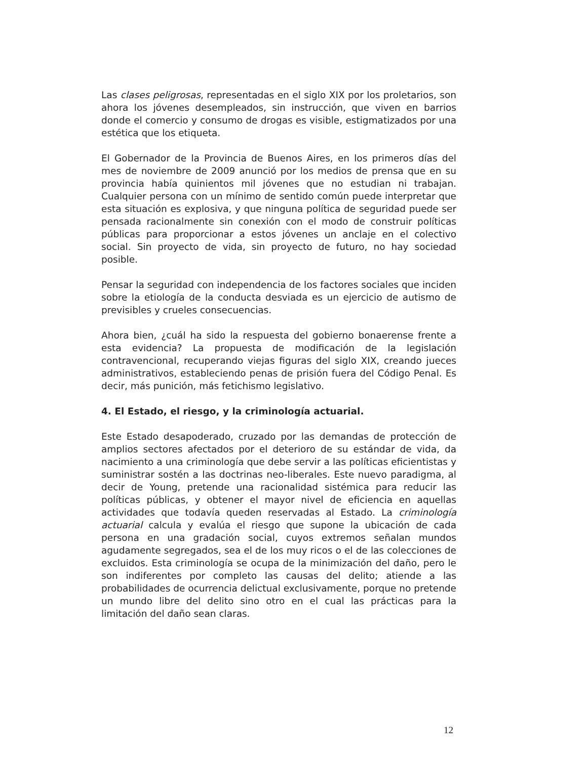Las clases peligrosas, representadas en el siglo XIX por los proletarios, son ahora los jóvenes desempleados, sin instrucción, que viven en barrios donde el comercio y consumo de drogas es visible, estigmatizados por una estética que los etiqueta.
El Gobernador de la Provincia de Buenos Aires, en los primeros días del mes de noviembre de 2009 anunció por los medios de prensa que en su provincia había quinientos mil jóvenes que no estudian ni trabajan. Cualquier persona con un mínimo de sentido común puede interpretar que esta situación es explosiva, y que ninguna política de seguridad puede ser pensada racionalmente sin conexión con el modo de construir políticas públicas para proporcionar a estos jóvenes un anclaje en el colectivo social. Sin proyecto de vida, sin proyecto de futuro, no hay sociedad posible.
Pensar la seguridad con independencia de los factores sociales que inciden sobre la etiología de la conducta desviada es un ejercicio de autismo de previsibles y crueles consecuencias.
Ahora bien, ¿cuál ha sido la respuesta del gobierno bonaerense frente a esta evidencia? La propuesta de modificación de la legislación contravencional, recuperando viejas figuras del siglo XIX, creando jueces administrativos, estableciendo penas de prisión fuera del Código Penal. Es decir, más punición, más fetichismo legislativo.
4. El Estado, el riesgo, y la criminología actuarial.
Este Estado desapoderado, cruzado por las demandas de protección de amplios sectores afectados por el deterioro de su estándar de vida, da nacimiento a una criminología que debe servir a las políticas eficientistas y suministrar sostén a las doctrinas neo-liberales. Este nuevo paradigma, al decir de Young, pretende una racionalidad sistémica para reducir las políticas públicas, y obtener el mayor nivel de eficiencia en aquellas actividades que todavía queden reservadas al Estado. La criminología actuarial calcula y evalúa el riesgo que supone la ubicación de cada persona en una gradación social, cuyos extremos señalan mundos agudamente segregados, sea el de los muy ricos o el de las colecciones de excluidos. Esta criminología se ocupa de la minimización del daño, pero le son indiferentes por completo las causas del delito; atiende a las probabilidades de ocurrencia delictual exclusivamente, porque no pretende un mundo libre del delito sino otro en el cual las prácticas para la limitación del daño sean claras.
12